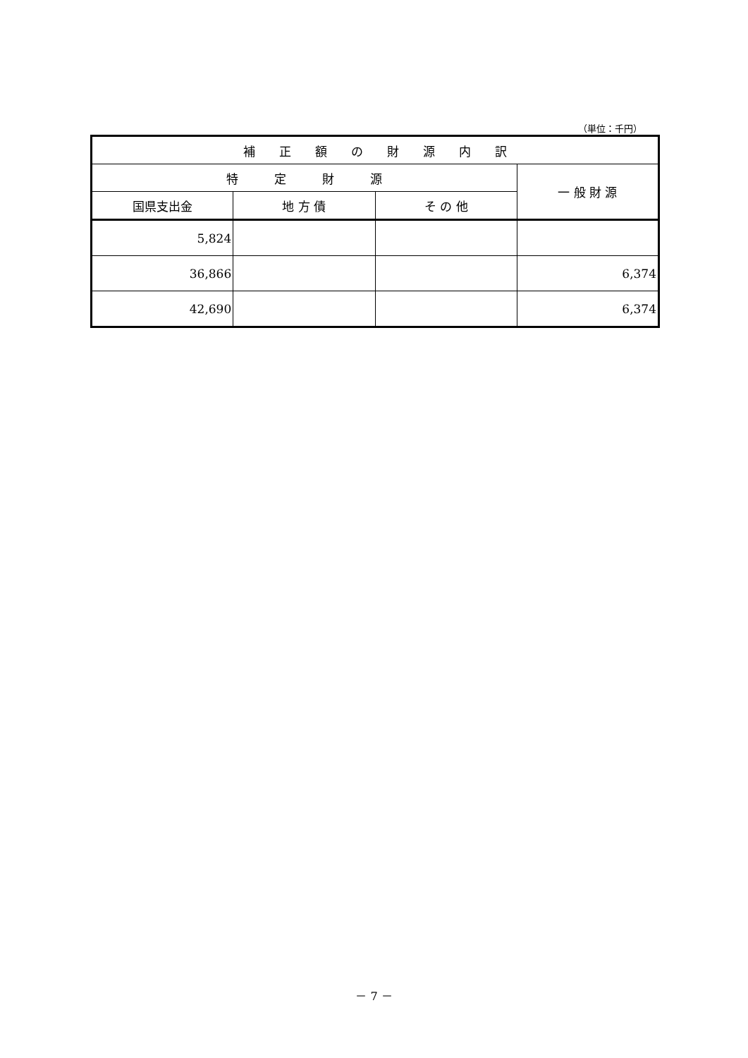（単位：千円）
| 補 正 額 の 財 源 内 訳 | | | |
| --- | --- | --- | --- |
| 特 定 財 源 | | | 一 般 財 源 |
| 国県支出金 | 地 方 債 | そ の 他 | |
| 5,824 | | | |
| 36,866 | | | 6,374 |
| 42,690 | | | 6,374 |
－ 7 －